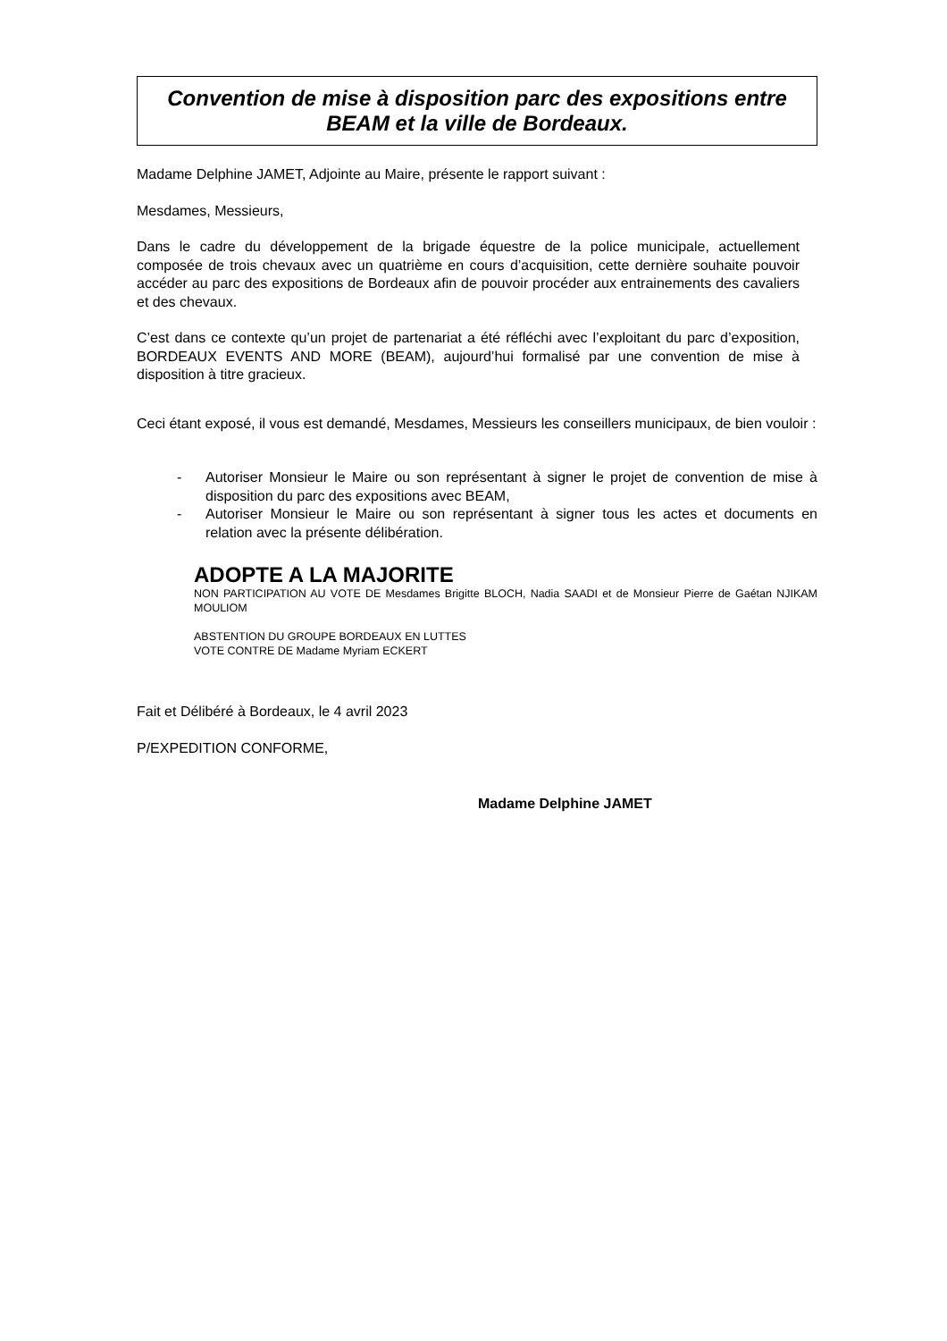Convention de mise à disposition parc des expositions entre BEAM et la ville de Bordeaux.
Madame Delphine JAMET, Adjointe au Maire, présente le rapport suivant :
Mesdames, Messieurs,
Dans le cadre du développement de la brigade équestre de la police municipale, actuellement composée de trois chevaux avec un quatrième en cours d’acquisition, cette dernière souhaite pouvoir accéder au parc des expositions de Bordeaux afin de pouvoir procéder aux entrainements des cavaliers et des chevaux.
C’est dans ce contexte qu’un projet de partenariat a été réfléchi avec l’exploitant du parc d’exposition, BORDEAUX EVENTS AND MORE (BEAM), aujourd’hui formalisé par une convention de mise à disposition à titre gracieux.
Ceci étant exposé, il vous est demandé, Mesdames, Messieurs les conseillers municipaux, de bien vouloir :
- Autoriser Monsieur le Maire ou son représentant à signer le projet de convention de mise à disposition du parc des expositions avec BEAM,
- Autoriser Monsieur le Maire ou son représentant à signer tous les actes et documents en relation avec la présente délibération.
ADOPTE A LA MAJORITE
NON PARTICIPATION AU VOTE DE Mesdames Brigitte BLOCH, Nadia SAADI et de Monsieur Pierre de Gaétan NJIKAM MOULIOM
ABSTENTION DU GROUPE BORDEAUX EN LUTTES
VOTE CONTRE DE Madame Myriam ECKERT
Fait et Délibéré à Bordeaux, le 4 avril 2023
P/EXPEDITION CONFORME,
Madame Delphine JAMET